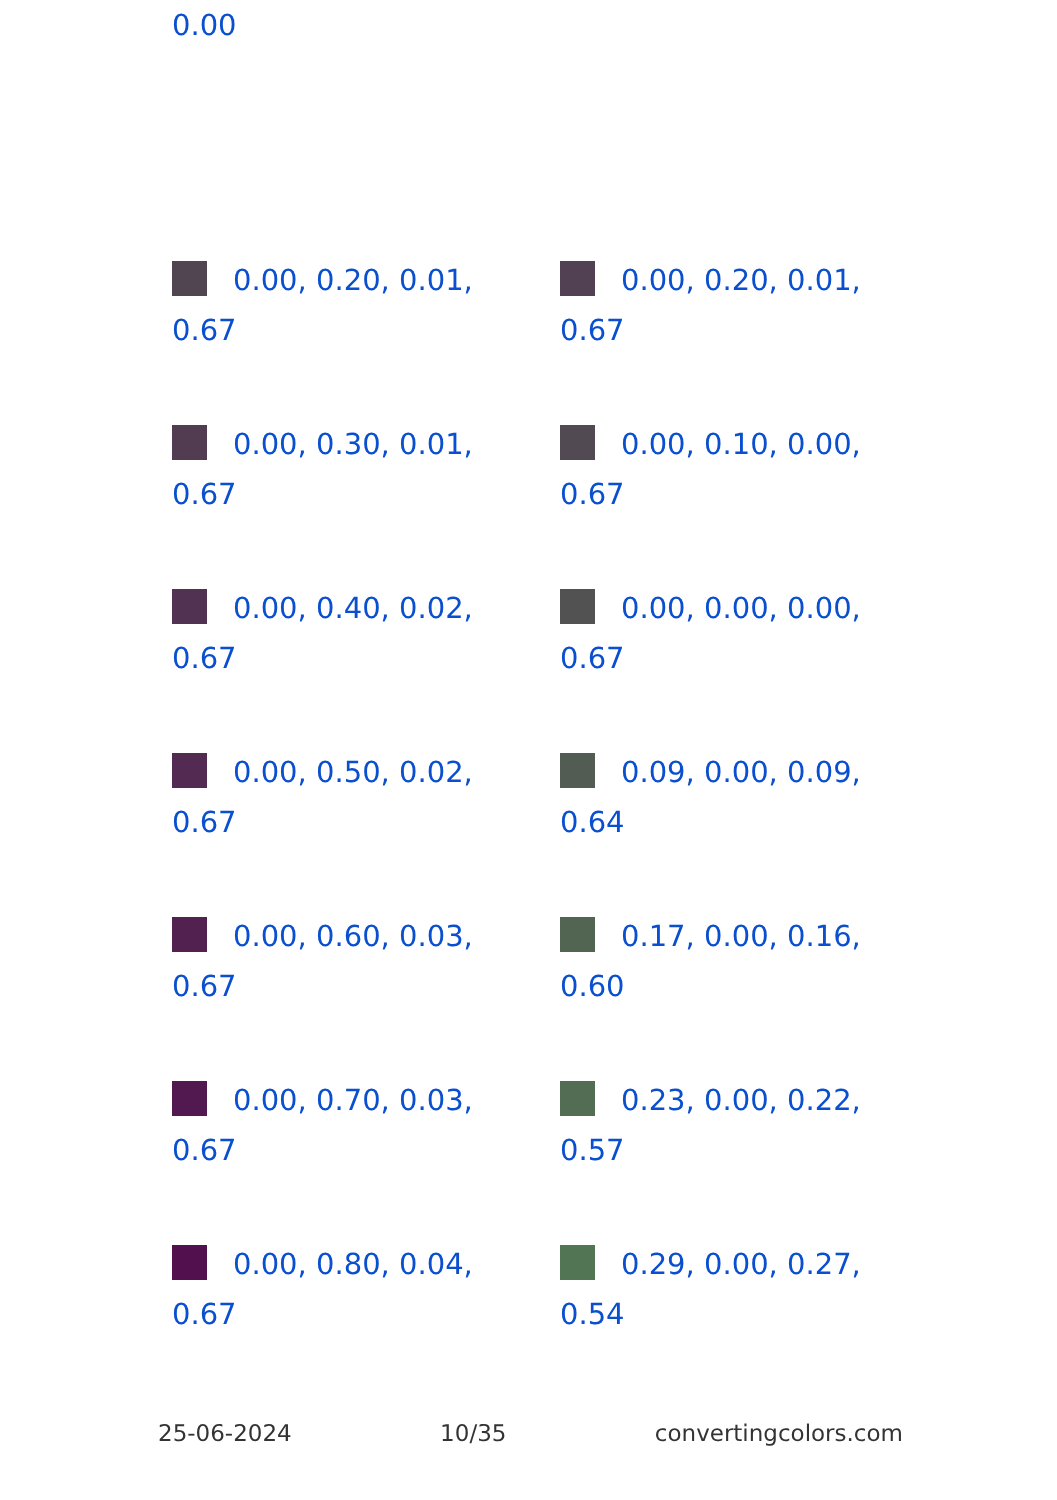0.00
0.00, 0.20, 0.01, 0.67
0.00, 0.20, 0.01, 0.67
0.00, 0.30, 0.01, 0.67
0.00, 0.10, 0.00, 0.67
0.00, 0.40, 0.02, 0.67
0.00, 0.00, 0.00, 0.67
0.00, 0.50, 0.02, 0.67
0.09, 0.00, 0.09, 0.64
0.00, 0.60, 0.03, 0.67
0.17, 0.00, 0.16, 0.60
0.00, 0.70, 0.03, 0.67
0.23, 0.00, 0.22, 0.57
0.00, 0.80, 0.04, 0.67
0.29, 0.00, 0.27, 0.54
25-06-2024 10/35 convertingcolors.com